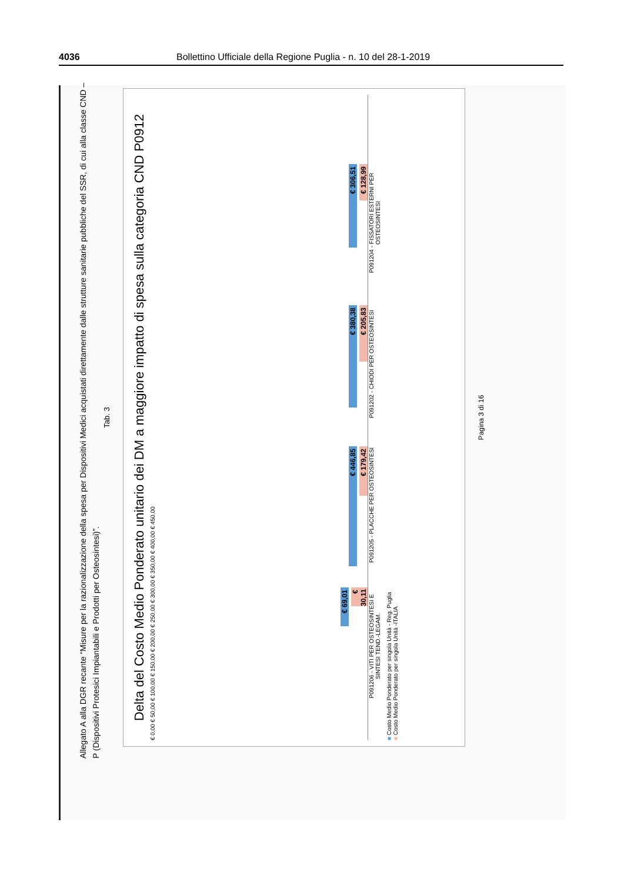4036 Bollettino Ufficiale della Regione Puglia - n. 10 del 28-1-2019
Allegato A alla DGR recante “Misure per la razionalizzazione della spesa per Dispositivi Medici acquistati direttamente dalle strutture sanitarie pubbliche del SSR, di cui alla classe CND – P (Dispositivi Protesici Impiantabili e Prodotti per Osteosintesi)”.
Tab. 3
Delta del Costo Medio Ponderato unitario dei DM a maggiore impatto di spesa sulla categoria CND P0912
€ 0,00 € 50,00 € 100,00 € 150,00 € 200,00 € 250,00 € 300,00 € 350,00 € 400,00 € 450,00
€ 69,01
€ 30,11
€ 446,85
€ 179,42
€ 380,38
€ 205,83
€ 306,51
€ 128,99
P091206 - VITI PER OSTEOSINTESI E SINTESI TEND.-LEGAM.
P091205 - PLACCHE PER OSTEOSINTESI
P091202 - CHIODI PER OSTEOSINTESI
P091204 - FISSATORI ESTERNI PER OSTEOSINTESI
■ Costo Medio Ponderato per singola Unità - Reg. Puglia
■ Costo Medio Ponderato per singola Unità -ITALIA
Pagina 3 di 16